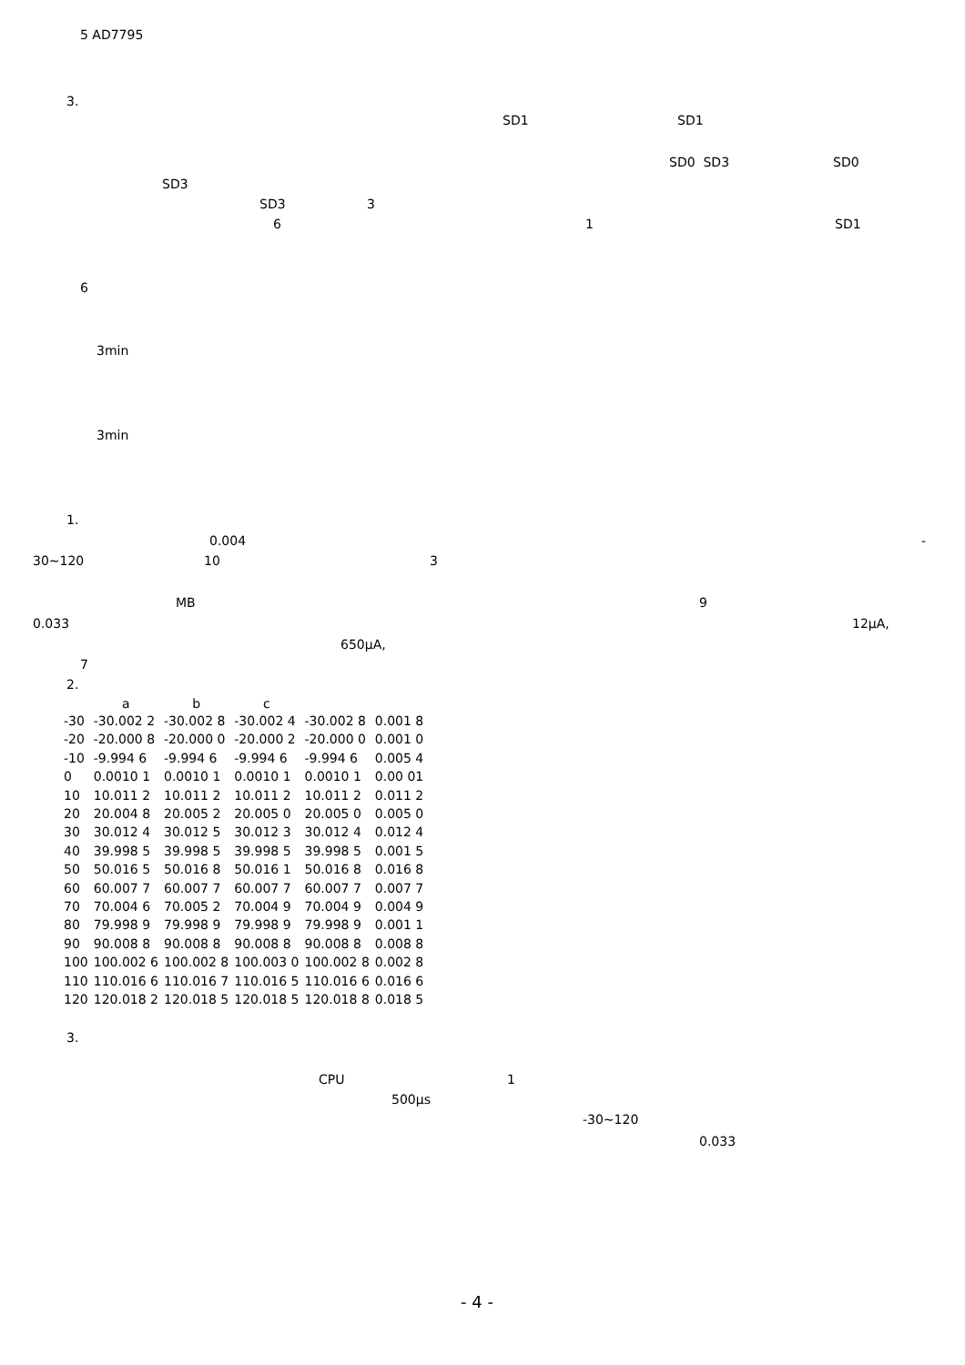5 AD7795
3.
SD1
SD1
SD0 SD3
SD0
SD3
SD3
3
6
1
SD1
6
3min
3min
1.
0.004
-
30~120
10
3
MB
9
0.033
12μA,
650μA,
7
2.
| | a | b | c | | |
| --- | --- | --- | --- | --- | --- |
| -30 | -30.002 2 | -30.002 8 | -30.002 4 | -30.002 8 | 0.001 8 |
| -20 | -20.000 8 | -20.000 0 | -20.000 2 | -20.000 0 | 0.001 0 |
| -10 | -9.994 6 | -9.994 6 | -9.994 6 | -9.994 6 | 0.005 4 |
| 0 | 0.0010 1 | 0.0010 1 | 0.0010 1 | 0.0010 1 | 0.00 01 |
| 10 | 10.011 2 | 10.011 2 | 10.011 2 | 10.011 2 | 0.011 2 |
| 20 | 20.004 8 | 20.005 2 | 20.005 0 | 20.005 0 | 0.005 0 |
| 30 | 30.012 4 | 30.012 5 | 30.012 3 | 30.012 4 | 0.012 4 |
| 40 | 39.998 5 | 39.998 5 | 39.998 5 | 39.998 5 | 0.001 5 |
| 50 | 50.016 5 | 50.016 8 | 50.016 1 | 50.016 8 | 0.016 8 |
| 60 | 60.007 7 | 60.007 7 | 60.007 7 | 60.007 7 | 0.007 7 |
| 70 | 70.004 6 | 70.005 2 | 70.004 9 | 70.004 9 | 0.004 9 |
| 80 | 79.998 9 | 79.998 9 | 79.998 9 | 79.998 9 | 0.001 1 |
| 90 | 90.008 8 | 90.008 8 | 90.008 8 | 90.008 8 | 0.008 8 |
| 100 | 100.002 6 | 100.002 8 | 100.003 0 | 100.002 8 | 0.002 8 |
| 110 | 110.016 6 | 110.016 7 | 110.016 5 | 110.016 6 | 0.016 6 |
| 120 | 120.018 2 | 120.018 5 | 120.018 5 | 120.018 8 | 0.018 5 |
3.
CPU
1
500μs
-30~120
0.033
- 4 -